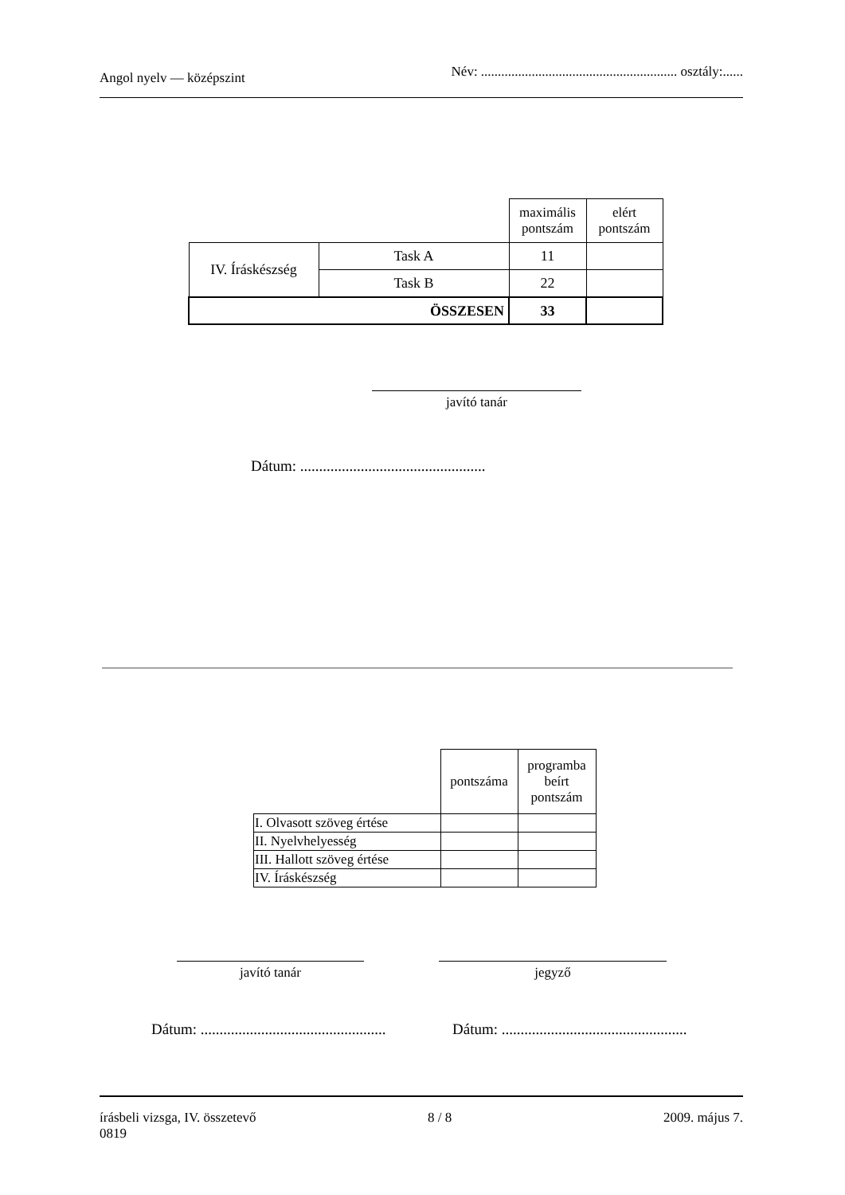Angol nyelv — középszint Név: .......................................................... osztály:......
| | | maximális pontszám | elért pontszám |
| IV. Íráskészség | Task A | 11 | |
| | Task B | 22 | |
| ÖSSZESEN | | 33 | |
javító tanár
Dátum: .................................................
| | pontszáma | programba beírt pontszám |
| I. Olvasott szöveg értése | | |
| II. Nyelvhelyesség | | |
| III. Hallott szöveg értése | | |
| IV. Íráskészség | | |
javító tanár jegyző
Dátum: .................................................
Dátum: .................................................
írásbeli vizsga, IV. összetevő 8 / 8 2009. május 7.
0819